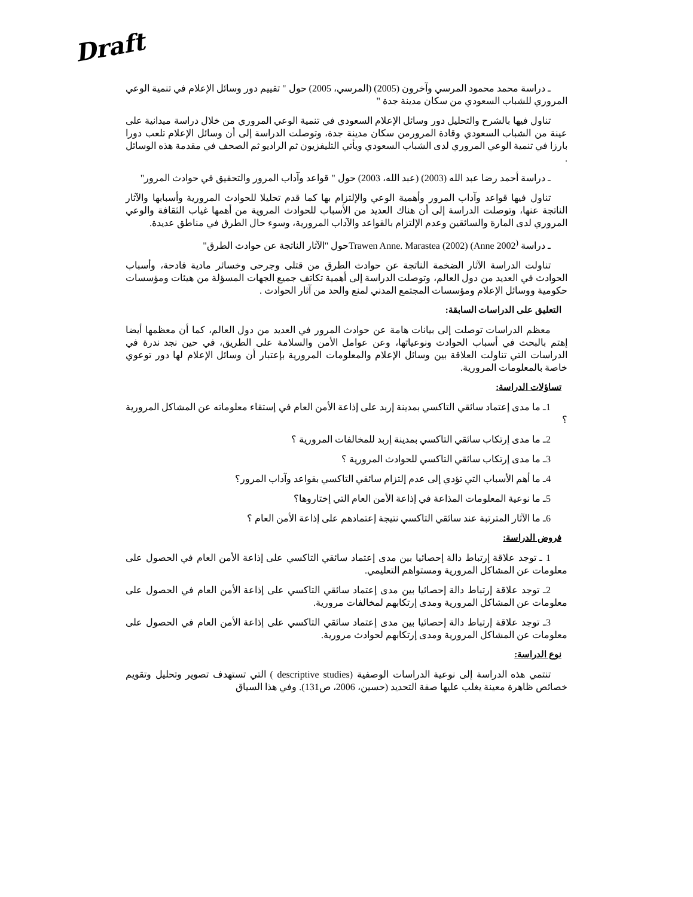Draft
ـ دراسة محمد محمود المرسي وآخرون (2005) (المرسي، 2005) حول " تقييم دور وسائل الإعلام في تنمية الوعي المروري للشباب السعودي من سكان مدينة جدة "
تناول فيها بالشرح والتحليل دور وسائل الإعلام السعودي في تنمية الوعي المروري من خلال دراسة ميدانية على عينة من الشباب السعودي وقادة المرورمن سكان مدينة جدة، وتوصلت الدراسة إلى أن وسائل الإعلام تلعب دورا بارزا في تنمية الوعي المروري لدى الشباب السعودي ويأتي التليفزيون ثم الراديو ثم الصحف في مقدمة هذه الوسائل .
ـ دراسة أحمد رضا عبد الله (2003) (عبد الله، 2003) حول " قواعد وآداب المرور والتحقيق في حوادث المرور"
تناول فيها قواعد وآداب المرور وأهمية الوعي والإلتزام بها كما قدم تحليلا للحوادث المرورية وأسبابها والآثار الناتجة عنها، وتوصلت الدراسة إلى أن هناك العديد من الأسباب للحوادث المروية من أهمها غياب الثقافة والوعي المروري لدى المارة والسائقين وعدم الإلتزام بالقواعد والآداب المرورية، وسوء حال الطرق في مناطق عديدة.
ـ دراسة Trawen Anne. Marastea (2002) (Anne 2002<sup>)</sup>حول "الآثار الناتجة عن حوادث الطرق"
تناولت الدراسة الآثار الضخمة الناتجة عن حوادث الطرق من قتلى وجرحى وخسائر مادية فادحة، وأسباب الحوادث في العديد من دول العالم، وتوصلت الدراسة إلى أهمية تكاتف جميع الجهات المسؤلة من هيئات ومؤسسات حكومية ووسائل الإعلام ومؤسسات المجتمع المدني لمنع والحد من آثار الحوادث .
التعليق على الدراسات السابقة:
معظم الدراسات توصلت إلى بيانات هامة عن حوادث المرور في العديد من دول العالم، كما أن معظمها أيضا إهتم بالبحث في أسباب الحوادث ونوعياتها، وعن عوامل الأمن والسلامة على الطريق، في حين نجد ندرة في الدراسات التي تناولت العلاقة بين وسائل الإعلام والمعلومات المرورية بإعتبار أن وسائل الإعلام لها دور توعوي خاصة بالمعلومات المرورية.
تساؤلات الدراسة:
1ـ ما مدى إعتماد سائقي التاكسي بمدينة إربد على إذاعة الأمن العام في إستقاء معلوماته عن المشاكل المرورية ؟
2ـ ما مدى إرتكاب سائقي التاكسي بمدينة إربد للمخالفات المرورية ؟
3ـ ما مدى إرتكاب سائقي التاكسي للحوادث المرورية ؟
4ـ ما أهم الأسباب التي تؤدي إلى عدم إلتزام سائقي التاكسي بقواعد وآداب المرور؟
5ـ ما نوعية المعلومات المذاعة في إذاعة الأمن العام التي إختاروها؟
6ـ ما الآثار المترتبة عند سائقي التاكسي نتيجة إعتمادهم على إذاعة الأمن العام ؟
فروض الدراسة:
1 ـ توجد علاقة إرتباط دالة إحصائيا بين مدى إعتماد سائقي التاكسي على إذاعة الأمن العام في الحصول على معلومات عن المشاكل المرورية ومستواهم التعليمي.
2ـ توجد علاقة إرتباط دالة إحصائيا بين مدى إعتماد سائقي التاكسي على إذاعة الأمن العام في الحصول على معلومات عن المشاكل المرورية ومدى إرتكابهم لمخالفات مرورية.
3ـ توجد علاقة إرتباط دالة إحصائيا بين مدى إعتماد سائقي التاكسي على إذاعة الأمن العام في الحصول على معلومات عن المشاكل المرورية ومدى إرتكابهم لحوادث مرورية.
نوع الدراسة:
تنتمي هذه الدراسة إلى نوعية الدراسات الوصفية (descriptive studies ) التي تستهدف تصوير وتحليل وتقويم خصائص ظاهرة معينة يغلب عليها صفة التحديد (حسين، 2006، ص131). وفي هذا السياق